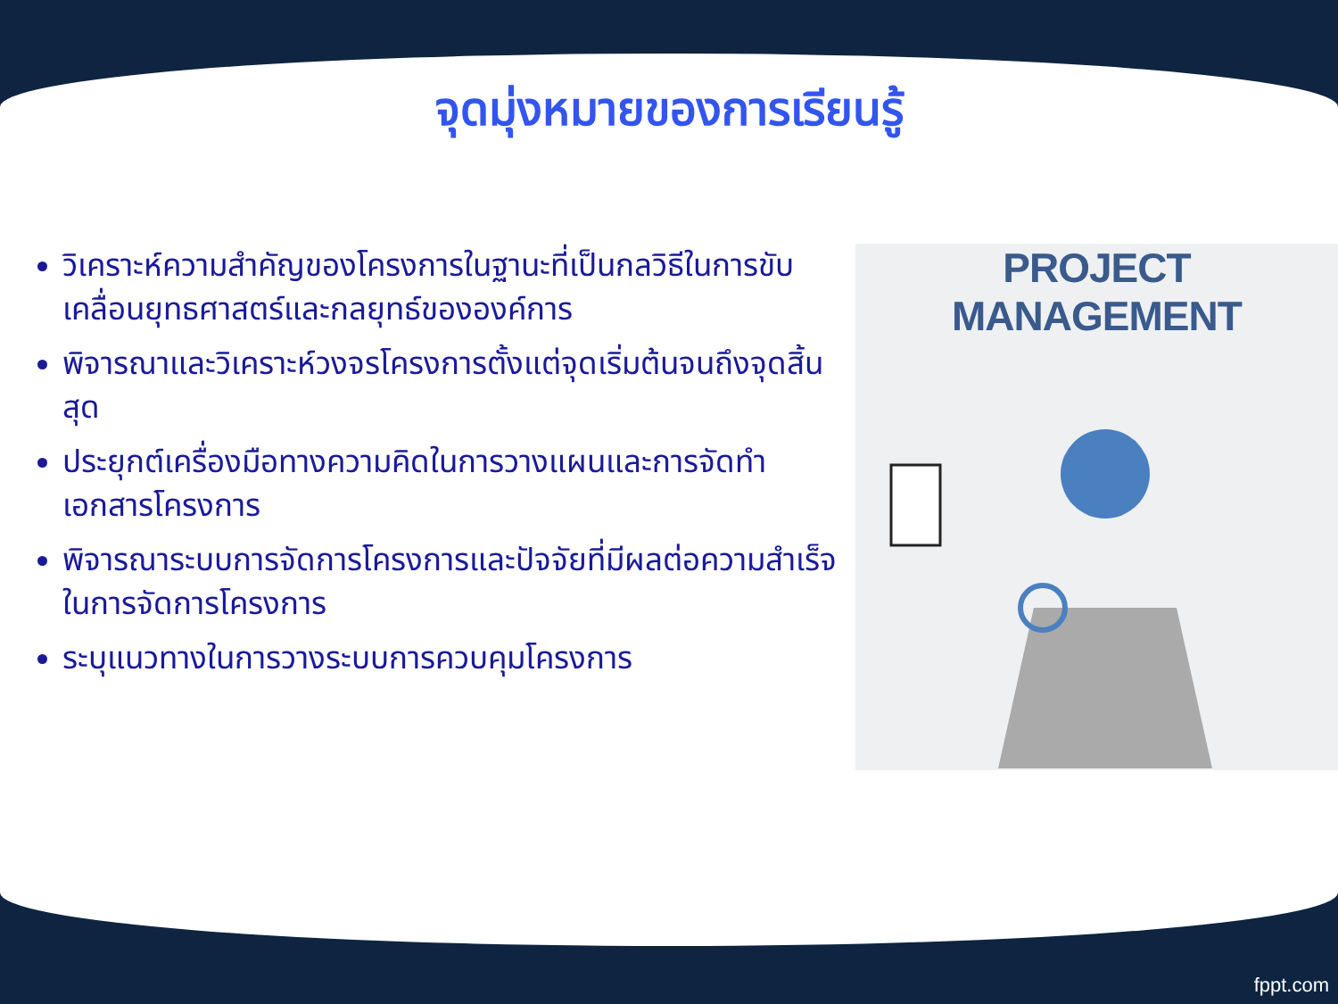จุดมุ่งหมายของการเรียนรู้
วิเคราะห์ความสำคัญของโครงการในฐานะที่เป็นกลวิธีในการขับเคลื่อนยุทธศาสตร์และกลยุทธ์ขององค์การ
พิจารณาและวิเคราะห์วงจรโครงการตั้งแต่จุดเริ่มต้นจนถึงจุดสิ้นสุด
ประยุกต์เครื่องมือทางความคิดในการวางแผนและการจัดทำเอกสารโครงการ
พิจารณาระบบการจัดการโครงการและปัจจัยที่มีผลต่อความสำเร็จในการจัดการโครงการ
ระบุแนวทางในการวางระบบการควบคุมโครงการ
PROJECT MANAGEMENT
fppt.com